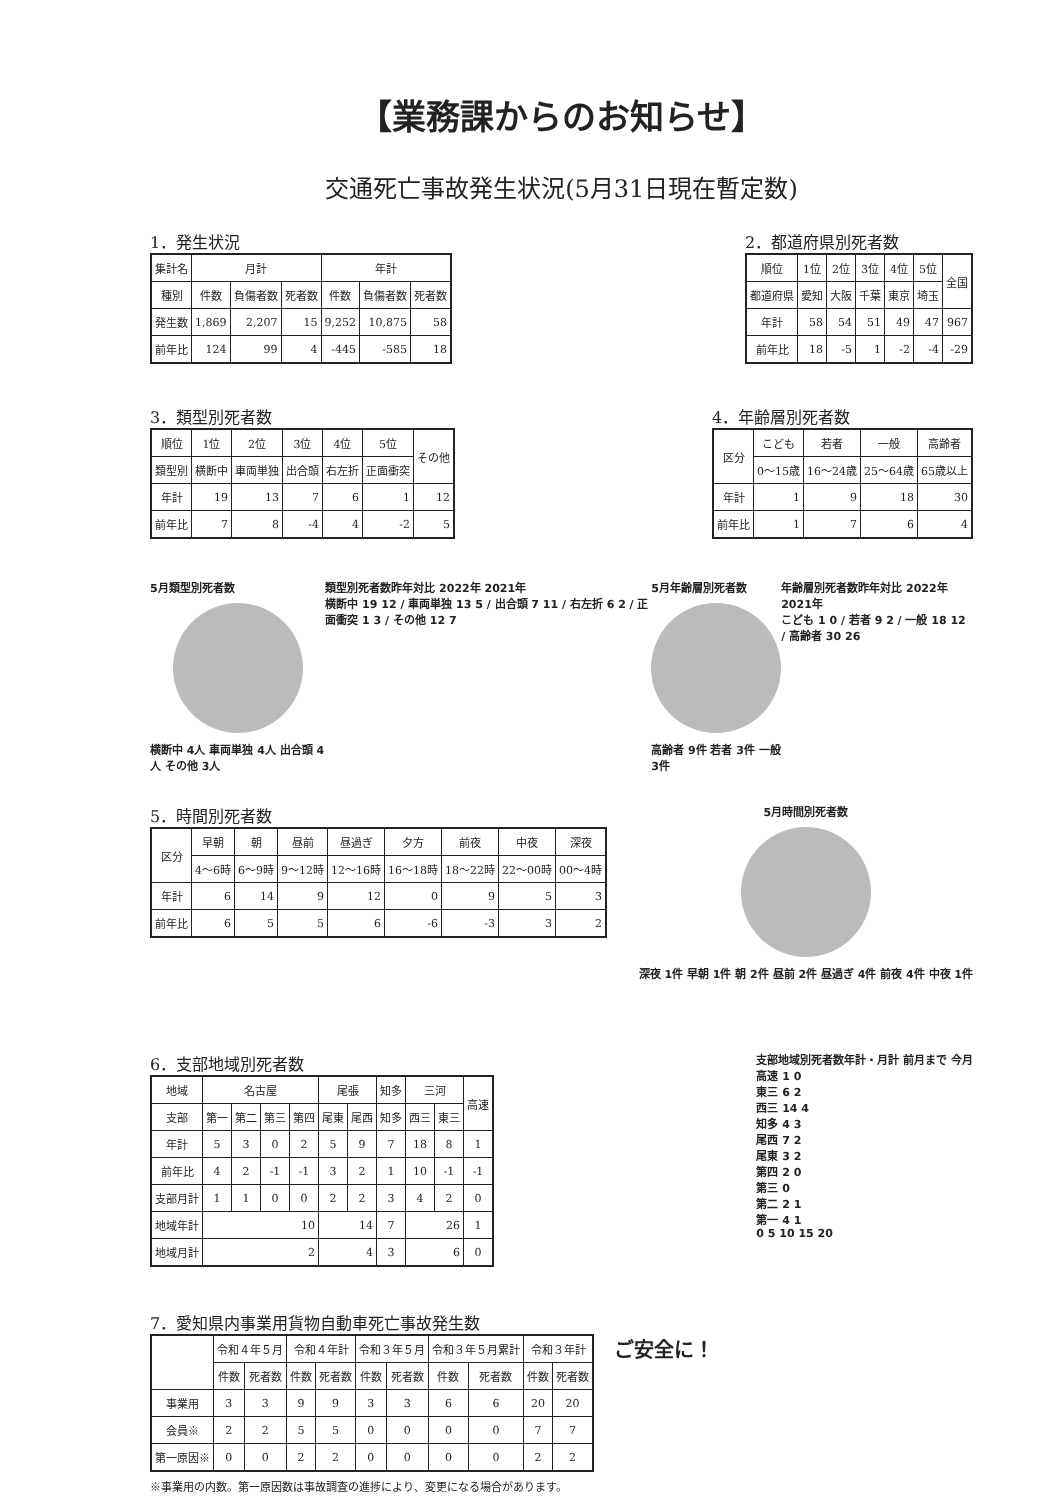【業務課からのお知らせ】
交通死亡事故発生状況(5月31日現在暫定数)
1．発生状況
| 集計名 | 月計 | | | 年計 | | |
| --- | --- | --- | --- | --- | --- | --- |
| 種別 | 件数 | 負傷者数 | 死者数 | 件数 | 負傷者数 | 死者数 |
| 発生数 | 1,869 | 2,207 | 15 | 9,252 | 10,875 | 58 |
| 前年比 | 124 | 99 | 4 | -445 | -585 | 18 |
2．都道府県別死者数
| 順位 | 1位 | 2位 | 3位 | 4位 | 5位 | 全国 |
| --- | --- | --- | --- | --- | --- | --- |
| 都道府県 | 愛知 | 大阪 | 千葉 | 東京 | 埼玉 | |
| 年計 | 58 | 54 | 51 | 49 | 47 | 967 |
| 前年比 | 18 | -5 | 1 | -2 | -4 | -29 |
3．類型別死者数
| 順位 | 1位 | 2位 | 3位 | 4位 | 5位 | その他 |
| --- | --- | --- | --- | --- | --- | --- |
| 類型別 | 横断中 | 車両単独 | 出合頭 | 右左折 | 正面衝突 | |
| 年計 | 19 | 13 | 7 | 6 | 1 | 12 |
| 前年比 | 7 | 8 | -4 | 4 | -2 | 5 |
4．年齢層別死者数
| 区分 | こども | 若者 | 一般 | 高齢者 |
| --- | --- | --- | --- | --- |
| | 0〜15歳 | 16〜24歳 | 25〜64歳 | 65歳以上 |
| 年計 | 1 | 9 | 18 | 30 |
| 前年比 | 1 | 7 | 6 | 4 |
5月類型別死者数
横断中 4人 車両単独 4人 出合頭 4人 その他 3人
類型別死者数昨年対比 2022年 2021年
横断中 19 12 / 車両単独 13 5 / 出合頭 7 11 / 右左折 6 2 / 正面衝突 1 3 / その他 12 7
5月年齢層別死者数
高齢者 9件 若者 3件 一般3件
年齢層別死者数昨年対比 2022年 2021年
こども 1 0 / 若者 9 2 / 一般 18 12 / 高齢者 30 26
5．時間別死者数
| 区分 | 早朝 | 朝 | 昼前 | 昼過ぎ | 夕方 | 前夜 | 中夜 | 深夜 |
| --- | --- | --- | --- | --- | --- | --- | --- | --- |
| | 4〜6時 | 6〜9時 | 9〜12時 | 12〜16時 | 16〜18時 | 18〜22時 | 22〜00時 | 00〜4時 |
| 年計 | 6 | 14 | 9 | 12 | 0 | 9 | 5 | 3 |
| 前年比 | 6 | 5 | 5 | 6 | -6 | -3 | 3 | 2 |
5月時間別死者数
深夜 1件 早朝 1件 朝 2件 昼前 2件 昼過ぎ 4件 前夜 4件 中夜 1件
6．支部地域別死者数
| 地域 | 名古屋 | | | | 尾張 | | 知多 | 三河 | | 高速 |
| --- | --- | --- | --- | --- | --- | --- | --- | --- | --- | --- |
| 支部 | 第一 | 第二 | 第三 | 第四 | 尾東 | 尾西 | 知多 | 西三 | 東三 | |
| 年計 | 5 | 3 | 0 | 2 | 5 | 9 | 7 | 18 | 8 | 1 |
| 前年比 | 4 | 2 | -1 | -1 | 3 | 2 | 1 | 10 | -1 | -1 |
| 支部月計 | 1 | 1 | 0 | 0 | 2 | 2 | 3 | 4 | 2 | 0 |
| 地域年計 | 10 | | | | 14 | | 7 | 26 | | 1 |
| 地域月計 | 2 | | | | 4 | | 3 | 6 | | 0 |
支部地域別死者数年計・月計 前月まで 今月
高速 1 0
東三 6 2
西三 14 4
知多 4 3
尾西 7 2
尾東 3 2
第四 2 0
第三 0
第二 2 1
第一 4 1
0 5 10 15 20
7．愛知県内事業用貨物自動車死亡事故発生数
| | 令和４年５月 | | 令和４年計 | | 令和３年５月 | | 令和３年５月累計 | | 令和３年計 | |
| --- | --- | --- | --- | --- | --- | --- | --- | --- | --- | --- |
| | 件数 | 死者数 | 件数 | 死者数 | 件数 | 死者数 | 件数 | 死者数 | 件数 | 死者数 |
| 事業用 | 3 | 3 | 9 | 9 | 3 | 3 | 6 | 6 | 20 | 20 |
| 会員※ | 2 | 2 | 5 | 5 | 0 | 0 | 0 | 0 | 7 | 7 |
| 第一原因※ | 0 | 0 | 2 | 2 | 0 | 0 | 0 | 0 | 2 | 2 |
※事業用の内数。第一原因数は事故調査の進捗により、変更になる場合があります。
ご安全に！